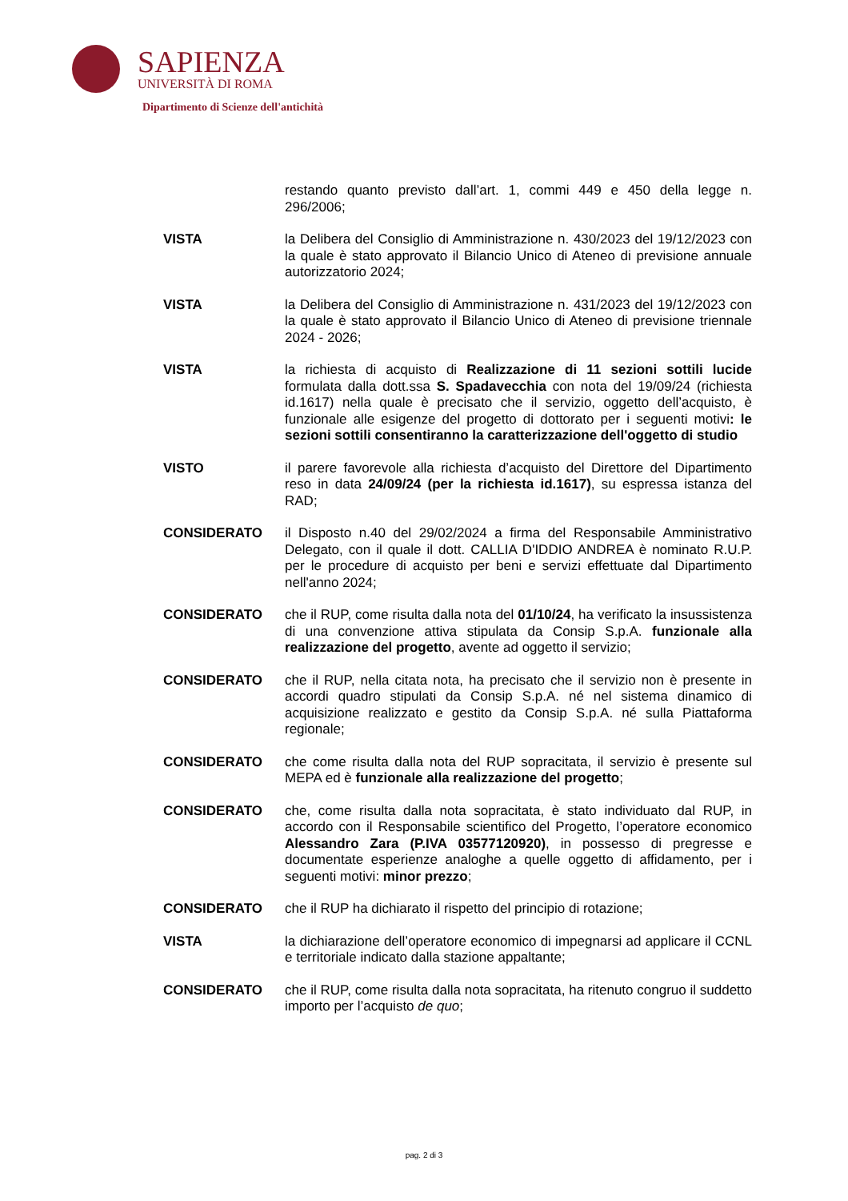SAPIENZA
UNIVERSITÀ DI ROMA
Dipartimento di Scienze dell'antichità
restando quanto previsto dall’art. 1, commi 449 e 450 della legge n. 296/2006;
VISTA la Delibera del Consiglio di Amministrazione n. 430/2023 del 19/12/2023 con la quale è stato approvato il Bilancio Unico di Ateneo di previsione annuale autorizzatorio 2024;
VISTA la Delibera del Consiglio di Amministrazione n. 431/2023 del 19/12/2023 con la quale è stato approvato il Bilancio Unico di Ateneo di previsione triennale 2024 - 2026;
VISTA la richiesta di acquisto di Realizzazione di 11 sezioni sottili lucide formulata dalla dott.ssa S. Spadavecchia con nota del 19/09/24 (richiesta id.1617) nella quale è precisato che il servizio, oggetto dell’acquisto, è funzionale alle esigenze del progetto di dottorato per i seguenti motivi: le sezioni sottili consentiranno la caratterizzazione dell'oggetto di studio
VISTO il parere favorevole alla richiesta d’acquisto del Direttore del Dipartimento reso in data 24/09/24 (per la richiesta id.1617), su espressa istanza del RAD;
CONSIDERATO il Disposto n.40 del 29/02/2024 a firma del Responsabile Amministrativo Delegato, con il quale il dott. CALLIA D'IDDIO ANDREA è nominato R.U.P. per le procedure di acquisto per beni e servizi effettuate dal Dipartimento nell'anno 2024;
CONSIDERATO che il RUP, come risulta dalla nota del 01/10/24, ha verificato la insussistenza di una convenzione attiva stipulata da Consip S.p.A. funzionale alla realizzazione del progetto, avente ad oggetto il servizio;
CONSIDERATO che il RUP, nella citata nota, ha precisato che il servizio non è presente in accordi quadro stipulati da Consip S.p.A. né nel sistema dinamico di acquisizione realizzato e gestito da Consip S.p.A. né sulla Piattaforma regionale;
CONSIDERATO che come risulta dalla nota del RUP sopracitata, il servizio è presente sul MEPA ed è funzionale alla realizzazione del progetto;
CONSIDERATO che, come risulta dalla nota sopracitata, è stato individuato dal RUP, in accordo con il Responsabile scientifico del Progetto, l’operatore economico Alessandro Zara (P.IVA 03577120920), in possesso di pregresse e documentate esperienze analoghe a quelle oggetto di affidamento, per i seguenti motivi: minor prezzo;
CONSIDERATO che il RUP ha dichiarato il rispetto del principio di rotazione;
VISTA la dichiarazione dell’operatore economico di impegnarsi ad applicare il CCNL e territoriale indicato dalla stazione appaltante;
CONSIDERATO che il RUP, come risulta dalla nota sopracitata, ha ritenuto congruo il suddetto importo per l’acquisto de quo;
pag. 2 di 3